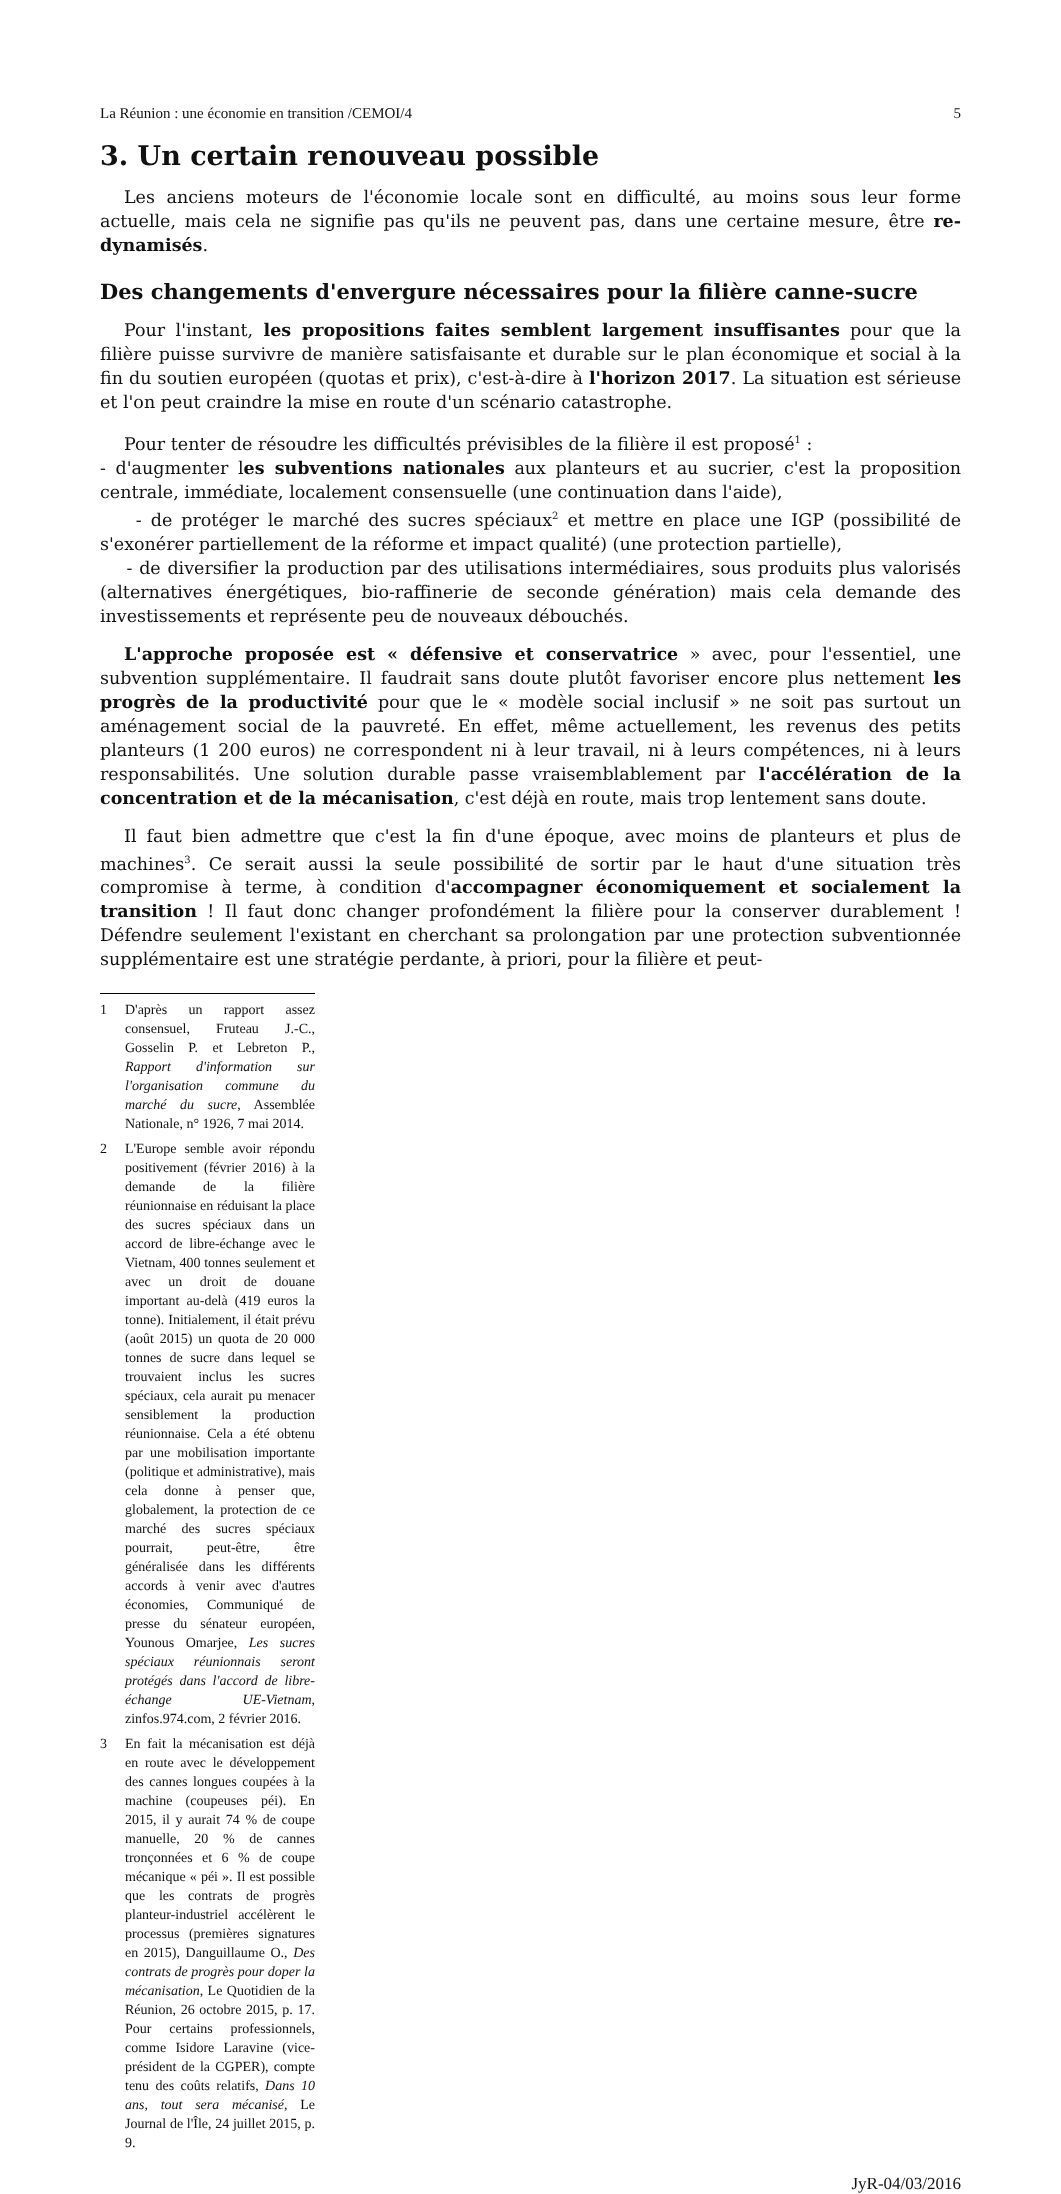La Réunion : une économie en transition /CEMOI/4 5
3. Un certain renouveau possible
Les anciens moteurs de l'économie locale sont en difficulté, au moins sous leur forme actuelle, mais cela ne signifie pas qu'ils ne peuvent pas, dans une certaine mesure, être re-dynamisés.
Des changements d'envergure nécessaires pour la filière canne-sucre
Pour l'instant, les propositions faites semblent largement insuffisantes pour que la filière puisse survivre de manière satisfaisante et durable sur le plan économique et social à la fin du soutien européen (quotas et prix), c'est-à-dire à l'horizon 2017. La situation est sérieuse et l'on peut craindre la mise en route d'un scénario catastrophe.
Pour tenter de résoudre les difficultés prévisibles de la filière il est proposé<sup>1</sup> :
- d'augmenter les subventions nationales aux planteurs et au sucrier, c'est la proposition centrale, immédiate, localement consensuelle (une continuation dans l'aide),
- de protéger le marché des sucres spéciaux<sup>2</sup> et mettre en place une IGP (possibilité de s'exonérer partiellement de la réforme et impact qualité) (une protection partielle),
- de diversifier la production par des utilisations intermédiaires, sous produits plus valorisés (alternatives énergétiques, bio-raffinerie de seconde génération) mais cela demande des investissements et représente peu de nouveaux débouchés.
L'approche proposée est « défensive et conservatrice » avec, pour l'essentiel, une subvention supplémentaire. Il faudrait sans doute plutôt favoriser encore plus nettement les progrès de la productivité pour que le « modèle social inclusif » ne soit pas surtout un aménagement social de la pauvreté. En effet, même actuellement, les revenus des petits planteurs (1 200 euros) ne correspondent ni à leur travail, ni à leurs compétences, ni à leurs responsabilités. Une solution durable passe vraisemblablement par l'accélération de la concentration et de la mécanisation, c'est déjà en route, mais trop lentement sans doute.
Il faut bien admettre que c'est la fin d'une époque, avec moins de planteurs et plus de machines<sup>3</sup>. Ce serait aussi la seule possibilité de sortir par le haut d'une situation très compromise à terme, à condition d'accompagner économiquement et socialement la transition ! Il faut donc changer profondément la filière pour la conserver durablement ! Défendre seulement l'existant en cherchant sa prolongation par une protection subventionnée supplémentaire est une stratégie perdante, à priori, pour la filière et peut-
1 D'après un rapport assez consensuel, Fruteau J.-C., Gosselin P. et Lebreton P., Rapport d'information sur l'organisation commune du marché du sucre, Assemblée Nationale, n° 1926, 7 mai 2014.
2 L'Europe semble avoir répondu positivement (février 2016) à la demande de la filière réunionnaise en réduisant la place des sucres spéciaux dans un accord de libre-échange avec le Vietnam, 400 tonnes seulement et avec un droit de douane important au-delà (419 euros la tonne). Initialement, il était prévu (août 2015) un quota de 20 000 tonnes de sucre dans lequel se trouvaient inclus les sucres spéciaux, cela aurait pu menacer sensiblement la production réunionnaise. Cela a été obtenu par une mobilisation importante (politique et administrative), mais cela donne à penser que, globalement, la protection de ce marché des sucres spéciaux pourrait, peut-être, être généralisée dans les différents accords à venir avec d'autres économies, Communiqué de presse du sénateur européen, Younous Omarjee, Les sucres spéciaux réunionnais seront protégés dans l'accord de libre-échange UE-Vietnam, zinfos.974.com, 2 février 2016.
3 En fait la mécanisation est déjà en route avec le développement des cannes longues coupées à la machine (coupeuses péi). En 2015, il y aurait 74 % de coupe manuelle, 20 % de cannes tronçonnées et 6 % de coupe mécanique « péi ». Il est possible que les contrats de progrès planteur-industriel accélèrent le processus (premières signatures en 2015), Danguillaume O., Des contrats de progrès pour doper la mécanisation, Le Quotidien de la Réunion, 26 octobre 2015, p. 17. Pour certains professionnels, comme Isidore Laravine (vice-président de la CGPER), compte tenu des coûts relatifs, Dans 10 ans, tout sera mécanisé, Le Journal de l'Île, 24 juillet 2015, p. 9.
JyR-04/03/2016